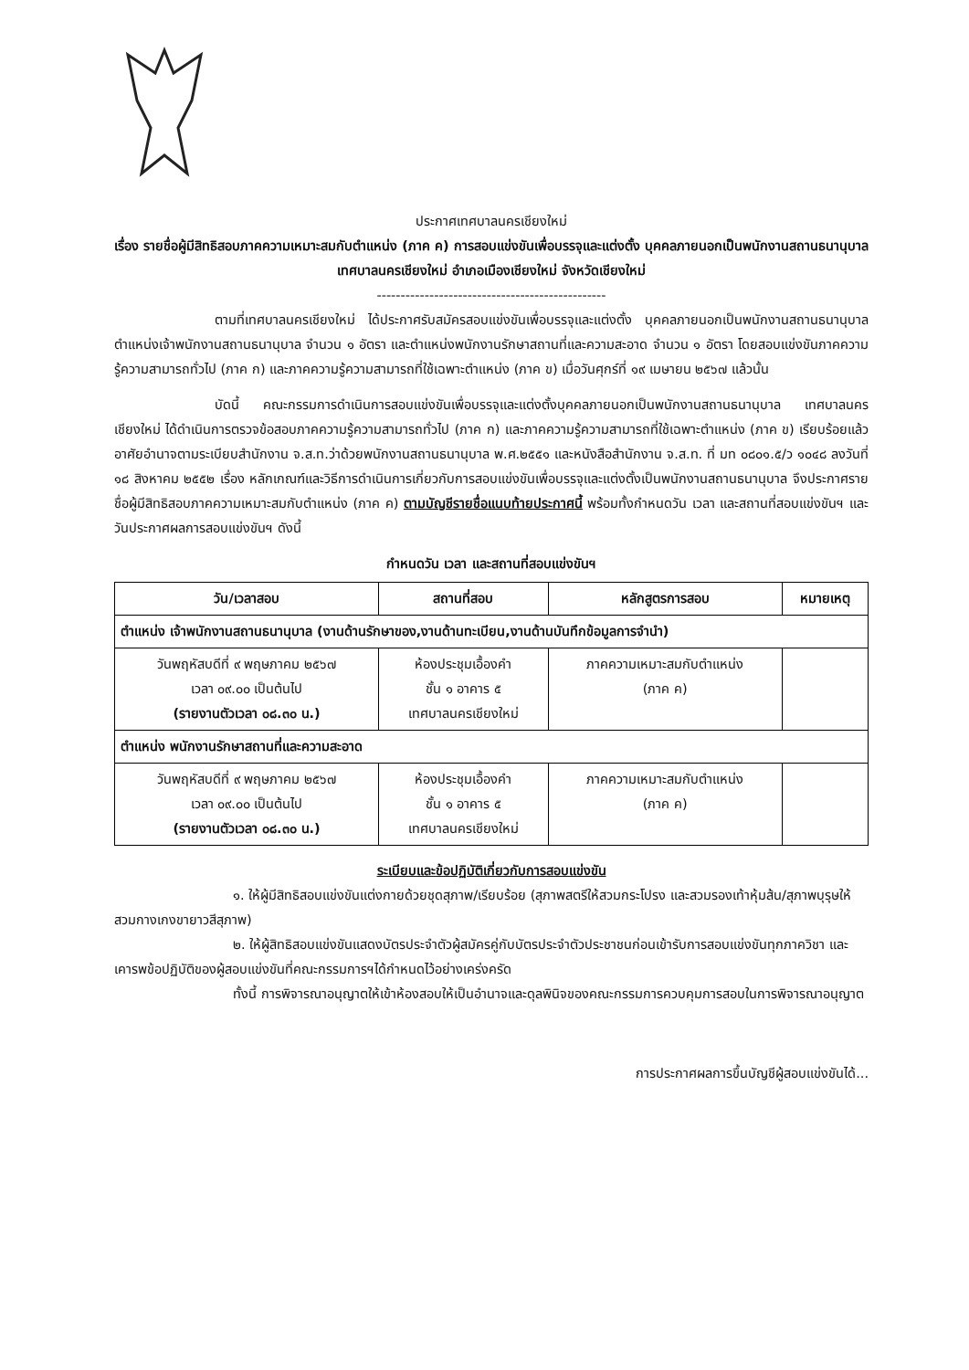ประกาศเทศบาลนครเชียงใหม่
เรื่อง รายชื่อผู้มีสิทธิสอบภาคความเหมาะสมกับตำแหน่ง (ภาค ค) การสอบแข่งขันเพื่อบรรจุและแต่งตั้ง บุคคลภายนอกเป็นพนักงานสถานธนานุบาล เทศบาลนครเชียงใหม่ อำเภอเมืองเชียงใหม่ จังหวัดเชียงใหม่
------------------------------------------------
ตามที่เทศบาลนครเชียงใหม่ ได้ประกาศรับสมัครสอบแข่งขันเพื่อบรรจุและแต่งตั้ง บุคคลภายนอกเป็นพนักงานสถานธนานุบาล ตำแหน่งเจ้าพนักงานสถานธนานุบาล จำนวน ๑ อัตรา และตำแหน่งพนักงานรักษาสถานที่และความสะอาด จำนวน ๑ อัตรา โดยสอบแข่งขันภาคความรู้ความสามารถทั่วไป (ภาค ก) และภาคความรู้ความสามารถที่ใช้เฉพาะตำแหน่ง (ภาค ข) เมื่อวันศุกร์ที่ ๑๙ เมษายน ๒๕๖๗ แล้วนั้น
บัดนี้ คณะกรรมการดำเนินการสอบแข่งขันเพื่อบรรจุและแต่งตั้งบุคคลภายนอกเป็นพนักงานสถานธนานุบาล เทศบาลนครเชียงใหม่ ได้ดำเนินการตรวจข้อสอบภาคความรู้ความสามารถทั่วไป (ภาค ก) และภาคความรู้ความสามารถที่ใช้เฉพาะตำแหน่ง (ภาค ข) เรียบร้อยแล้ว อาศัยอำนาจตามระเบียบสำนักงาน จ.ส.ท.ว่าด้วยพนักงานสถานธนานุบาล พ.ศ.๒๕๕๑ และหนังสือสำนักงาน จ.ส.ท. ที่ มท ๐๘๐๑.๕/ว ๑๐๔๘ ลงวันที่ ๑๘ สิงหาคม ๒๕๕๒ เรื่อง หลักเกณฑ์และวิธีการดำเนินการเกี่ยวกับการสอบแข่งขันเพื่อบรรจุและแต่งตั้งเป็นพนักงานสถานธนานุบาล จึงประกาศรายชื่อผู้มีสิทธิสอบภาคความเหมาะสมกับตำแหน่ง (ภาค ค) ตามบัญชีรายชื่อแนบท้ายประกาศนี้ พร้อมทั้งกำหนดวัน เวลา และสถานที่สอบแข่งขันฯ และวันประกาศผลการสอบแข่งขันฯ ดังนี้
กำหนดวัน เวลา และสถานที่สอบแข่งขันฯ
| วัน/เวลาสอบ | สถานที่สอบ | หลักสูตรการสอบ | หมายเหตุ |
| --- | --- | --- | --- |
| ตำแหน่ง เจ้าพนักงานสถานธนานุบาล (งานด้านรักษาของ,งานด้านทะเบียน,งานด้านบันทึกข้อมูลการจำนำ) | | | |
| วันพฤหัสบดีที่ ๙ พฤษภาคม ๒๕๖๗ เวลา ๐๙.๐๐ เป็นต้นไป (รายงานตัวเวลา ๐๘.๓๐ น.) | ห้องประชุมเอื้องคำ ชั้น ๑ อาคาร ๕ เทศบาลนครเชียงใหม่ | ภาคความเหมาะสมกับตำแหน่ง (ภาค ค) | |
| ตำแหน่ง พนักงานรักษาสถานที่และความสะอาด | | | |
| วันพฤหัสบดีที่ ๙ พฤษภาคม ๒๕๖๗ เวลา ๐๙.๐๐ เป็นต้นไป (รายงานตัวเวลา ๐๘.๓๐ น.) | ห้องประชุมเอื้องคำ ชั้น ๑ อาคาร ๕ เทศบาลนครเชียงใหม่ | ภาคความเหมาะสมกับตำแหน่ง (ภาค ค) | |
ระเบียบและข้อปฏิบัติเกี่ยวกับการสอบแข่งขัน
๑. ให้ผู้มีสิทธิสอบแข่งขันแต่งกายด้วยชุดสุภาพ/เรียบร้อย (สุภาพสตรีให้สวมกระโปรง และสวมรองเท้าหุ้มส้น/สุภาพบุรุษให้สวมกางเกงขายาวสีสุภาพ)
๒. ให้ผู้สิทธิสอบแข่งขันแสดงบัตรประจำตัวผู้สมัครคู่กับบัตรประจำตัวประชาชนก่อนเข้ารับการสอบแข่งขันทุกภาควิชา และเคารพข้อปฏิบัติของผู้สอบแข่งขันที่คณะกรรมการฯได้กำหนดไว้อย่างเคร่งครัด
ทั้งนี้ การพิจารณาอนุญาตให้เข้าห้องสอบให้เป็นอำนาจและดุลพินิจของคณะกรรมการควบคุมการสอบในการพิจารณาอนุญาต
การประกาศผลการขึ้นบัญชีผู้สอบแข่งขันได้...